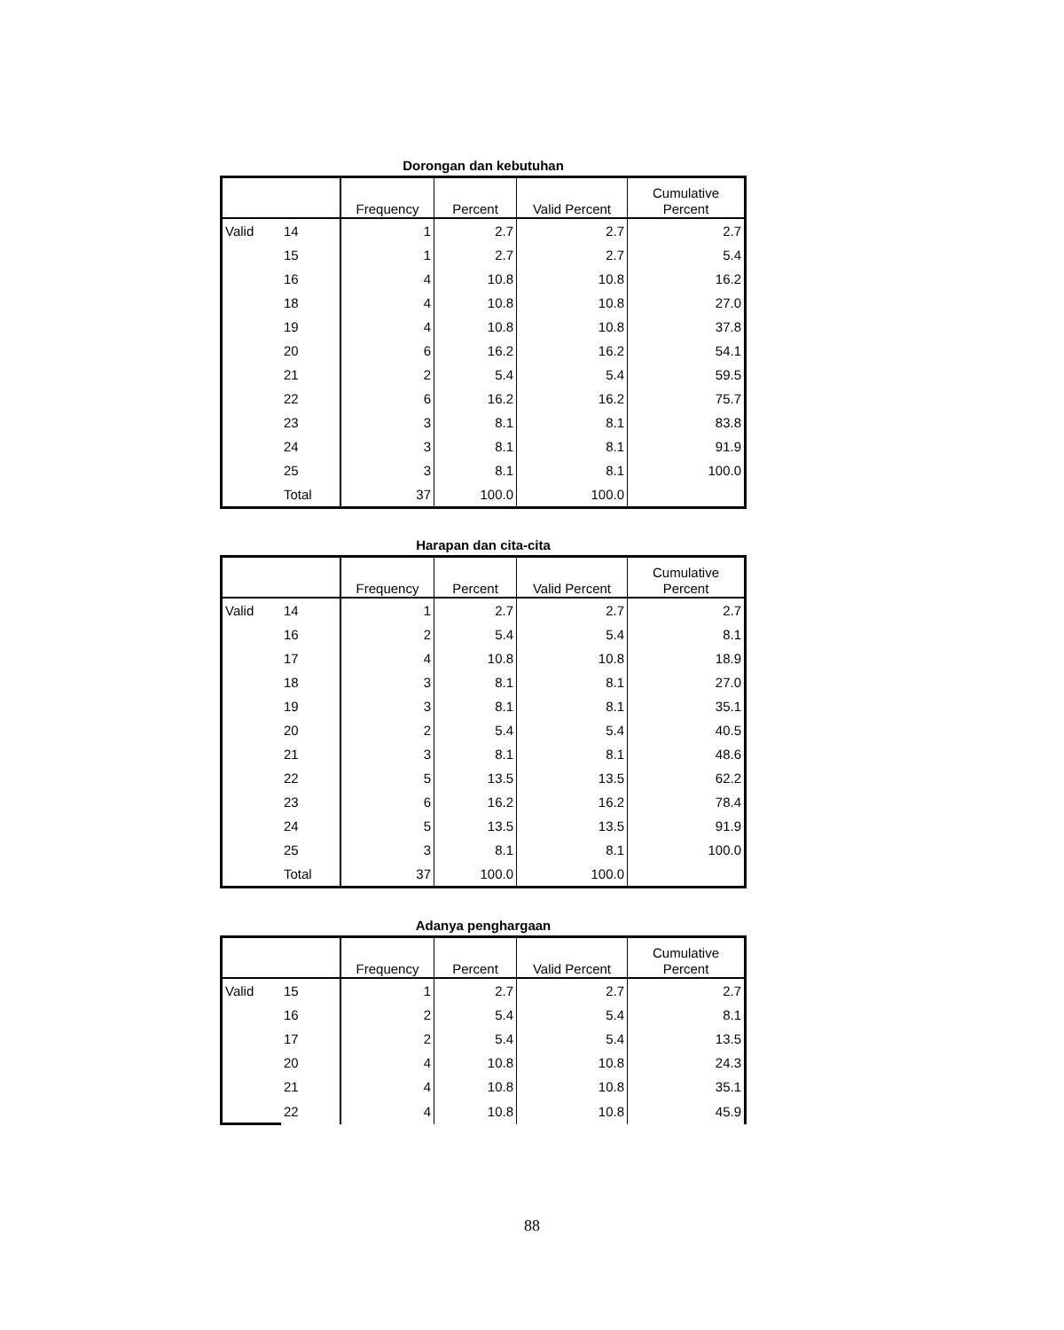Dorongan dan kebutuhan
| | | Frequency | Percent | Valid Percent | Cumulative Percent |
| --- | --- | --- | --- | --- | --- |
| Valid | 14 | 1 | 2.7 | 2.7 | 2.7 |
| | 15 | 1 | 2.7 | 2.7 | 5.4 |
| | 16 | 4 | 10.8 | 10.8 | 16.2 |
| | 18 | 4 | 10.8 | 10.8 | 27.0 |
| | 19 | 4 | 10.8 | 10.8 | 37.8 |
| | 20 | 6 | 16.2 | 16.2 | 54.1 |
| | 21 | 2 | 5.4 | 5.4 | 59.5 |
| | 22 | 6 | 16.2 | 16.2 | 75.7 |
| | 23 | 3 | 8.1 | 8.1 | 83.8 |
| | 24 | 3 | 8.1 | 8.1 | 91.9 |
| | 25 | 3 | 8.1 | 8.1 | 100.0 |
| | Total | 37 | 100.0 | 100.0 | |
Harapan dan cita-cita
| | | Frequency | Percent | Valid Percent | Cumulative Percent |
| --- | --- | --- | --- | --- | --- |
| Valid | 14 | 1 | 2.7 | 2.7 | 2.7 |
| | 16 | 2 | 5.4 | 5.4 | 8.1 |
| | 17 | 4 | 10.8 | 10.8 | 18.9 |
| | 18 | 3 | 8.1 | 8.1 | 27.0 |
| | 19 | 3 | 8.1 | 8.1 | 35.1 |
| | 20 | 2 | 5.4 | 5.4 | 40.5 |
| | 21 | 3 | 8.1 | 8.1 | 48.6 |
| | 22 | 5 | 13.5 | 13.5 | 62.2 |
| | 23 | 6 | 16.2 | 16.2 | 78.4 |
| | 24 | 5 | 13.5 | 13.5 | 91.9 |
| | 25 | 3 | 8.1 | 8.1 | 100.0 |
| | Total | 37 | 100.0 | 100.0 | |
Adanya penghargaan
| | | Frequency | Percent | Valid Percent | Cumulative Percent |
| --- | --- | --- | --- | --- | --- |
| Valid | 15 | 1 | 2.7 | 2.7 | 2.7 |
| | 16 | 2 | 5.4 | 5.4 | 8.1 |
| | 17 | 2 | 5.4 | 5.4 | 13.5 |
| | 20 | 4 | 10.8 | 10.8 | 24.3 |
| | 21 | 4 | 10.8 | 10.8 | 35.1 |
| | 22 | 4 | 10.8 | 10.8 | 45.9 |
88